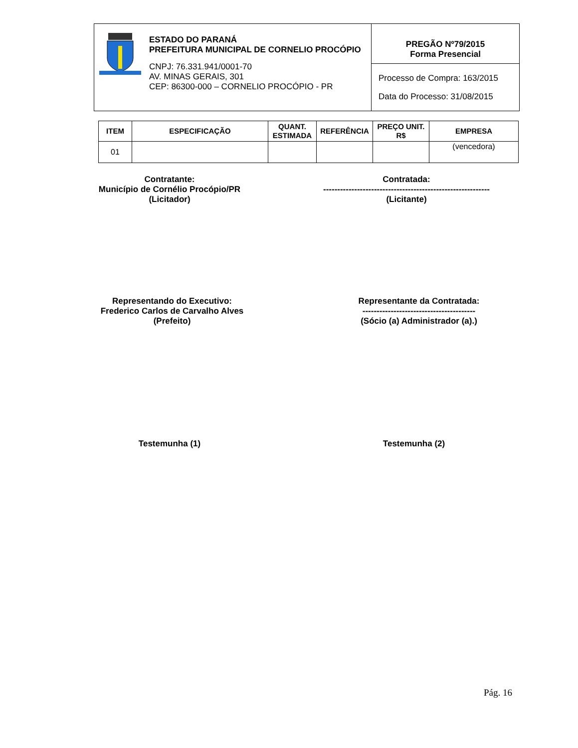ESTADO DO PARANÁ
PREFEITURA MUNICIPAL DE CORNELIO PROCÓPIO
CNPJ: 76.331.941/0001-70
AV. MINAS GERAIS, 301
CEP: 86300-000 – CORNELIO PROCÓPIO - PR
PREGÃO Nº79/2015
Forma Presencial
Processo de Compra: 163/2015
Data do Processo: 31/08/2015
| ITEM | ESPECIFICAÇÃO | QUANT. ESTIMADA | REFERÊNCIA | PREÇO UNIT. R$ | EMPRESA |
| --- | --- | --- | --- | --- | --- |
| 01 | | | | | (vencedora) |
Contratante:
Município de Cornélio Procópio/PR
(Licitador)
Contratada:
-----------------------------------------------------------
(Licitante)
Representando do Executivo:
Frederico Carlos de Carvalho Alves
(Prefeito)
Representante da Contratada:
----------------------------------------
(Sócio (a) Administrador (a).)
Testemunha (1) Testemunha (2)
Pág. 16